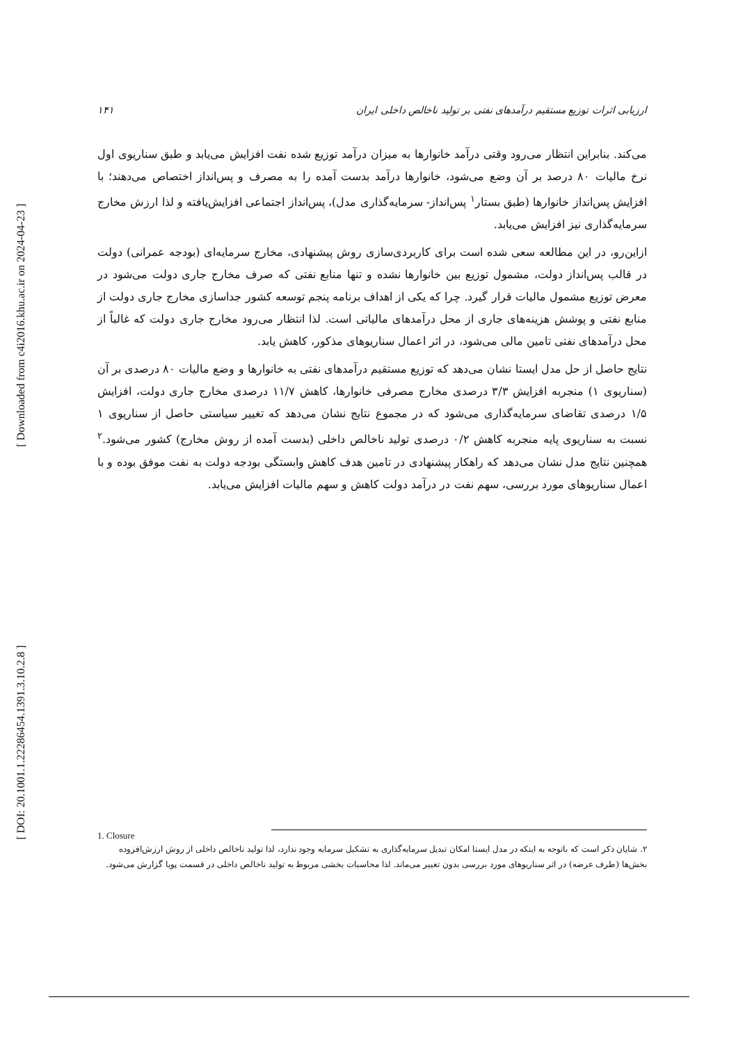[ Downloaded from c4i2016.khu.ac.ir on 2024-04-23 ]
[ DOI: 20.1001.1.22286454.1391.3.10.2.8 ]
ارزیابی اثرات توزیع مستقیم درآمدهای نفتی بر تولید ناخالص داخلی ایران ۱۴۱
می‌کند. بنابراین انتظار می‌رود وقتی درآمد خانوارها به میزان درآمد توزیع شده نفت افزایش می‌یابد و طبق سناریوی اول نرخ مالیات ۸۰ درصد بر آن وضع می‌شود، خانوارها درآمد بدست آمده را به مصرف و پس‌انداز اختصاص می‌دهند؛ با افزایش پس‌انداز خانوارها (طبق بستار<sup>۱</sup> پس‌انداز- سرمایه‌گذاری مدل)، پس‌انداز اجتماعی افزایش‌یافته و لذا ارزش مخارج سرمایه‌گذاری نیز افزایش می‌یابد.
ازاین‌رو، در این مطالعه سعی شده است برای کاربردی‌سازی روش پیشنهادی، مخارج سرمایه‌ای (بودجه عمرانی) دولت در قالب پس‌انداز دولت، مشمول توزیع بین خانوارها نشده و تنها منابع نفتی که صرف مخارج جاری دولت می‌شود در معرض توزیع مشمول مالیات قرار گیرد. چرا که یکی از اهداف برنامه پنجم توسعه کشور جداسازی مخارج جاری دولت از منابع نفتی و پوشش هزینه‌های جاری از محل درآمدهای مالیاتی است. لذا انتظار می‌رود مخارج جاری دولت که غالباً از محل درآمدهای نفتی تامین مالی می‌شود، در اثر اعمال سناریوهای مذکور، کاهش یابد.
نتایج حاصل از حل مدل ایستا نشان می‌دهد که توزیع مستقیم درآمدهای نفتی به خانوارها و وضع مالیات ۸۰ درصدی بر آن (سناریوی ۱) منجربه افزایش ۳/۳ درصدی مخارج مصرفی خانوارها، کاهش ۱۱/۷ درصدی مخارج جاری دولت، افزایش ۱/۵ درصدی تقاضای سرمایه‌گذاری می‌شود که در مجموع نتایج نشان می‌دهد که تغییر سیاستی حاصل از سناریوی ۱ نسبت به سناریوی پایه منجربه کاهش ۰/۲ درصدی تولید ناخالص داخلی (بدست آمده از روش مخارج) کشور می‌شود.<sup>۲</sup> همچنین نتایج مدل نشان می‌دهد که راهکار پیشنهادی در تامین هدف کاهش وابستگی بودجه دولت به نفت موفق بوده و با اعمال سناریوهای مورد بررسی، سهم نفت در درآمد دولت کاهش و سهم مالیات افزایش می‌یابد.
1. Closure
۲. شایان ذکر است که باتوجه به اینکه در مدل ایستا امکان تبدیل سرمایه‌گذاری به تشکیل سرمایه وجود ندارد، لذا تولید ناخالص داخلی از روش ارزش‌افزوده بخش‌ها (طرف عرضه) در اثر سناریوهای مورد بررسی بدون تغییر می‌ماند. لذا محاسبات بخشی مربوط به تولید ناخالص داخلی در قسمت پویا گزارش می‌شود.